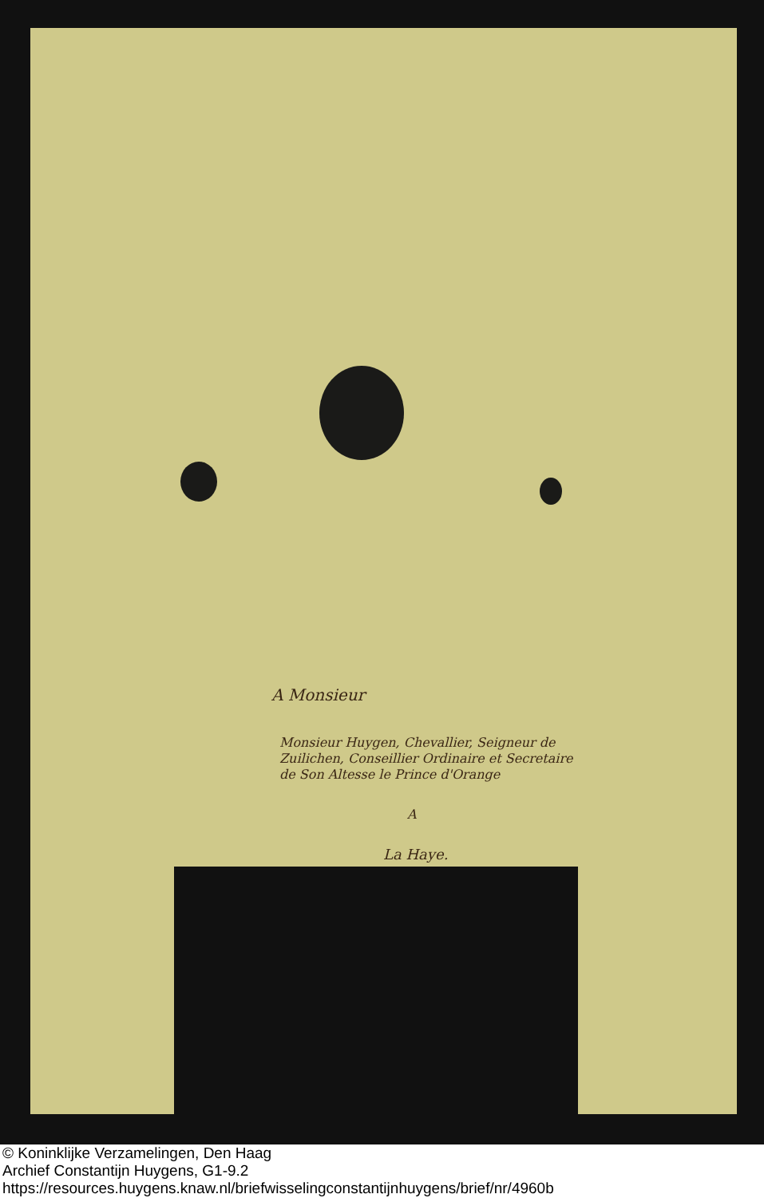A Monsieur
Monsieur Huygen, Chevallier, Seigneur de Zuilichen, Conseillier Ordinaire et Secretaire de Son Altesse le Prince d'Orange
A
La Haye.
© Koninklijke Verzamelingen, Den Haag
Archief Constantijn Huygens, G1-9.2
https://resources.huygens.knaw.nl/briefwisselingconstantijnhuygens/brief/nr/4960b